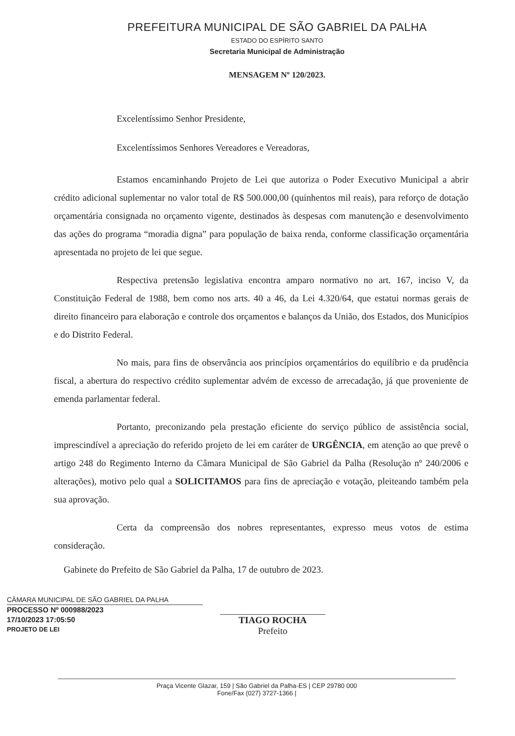PREFEITURA MUNICIPAL DE SÃO GABRIEL DA PALHA
ESTADO DO ESPÍRITO SANTO
Secretaria Municipal de Administração
MENSAGEM Nº 120/2023.
Excelentíssimo Senhor Presidente,
Excelentíssimos Senhores Vereadores e Vereadoras,
Estamos encaminhando Projeto de Lei que autoriza o Poder Executivo Municipal a abrir crédito adicional suplementar no valor total de R$ 500.000,00 (quinhentos mil reais), para reforço de dotação orçamentária consignada no orçamento vigente, destinados às despesas com manutenção e desenvolvimento das ações do programa “moradia digna” para população de baixa renda, conforme classificação orçamentária apresentada no projeto de lei que segue.
Respectiva pretensão legislativa encontra amparo normativo no art. 167, inciso V, da Constituição Federal de 1988, bem como nos arts. 40 a 46, da Lei 4.320/64, que estatui normas gerais de direito financeiro para elaboração e controle dos orçamentos e balanços da União, dos Estados, dos Municípios e do Distrito Federal.
No mais, para fins de observância aos princípios orçamentários do equilíbrio e da prudência fiscal, a abertura do respectivo crédito suplementar advém de excesso de arrecadação, já que proveniente de emenda parlamentar federal.
Portanto, preconizando pela prestação eficiente do serviço público de assistência social, imprescindível a apreciação do referido projeto de lei em caráter de URGÊNCIA, em atenção ao que prevê o artigo 248 do Regimento Interno da Câmara Municipal de São Gabriel da Palha (Resolução nº 240/2006 e alterações), motivo pelo qual a SOLICITAMOS para fins de apreciação e votação, pleiteando também pela sua aprovação.
Certa da compreensão dos nobres representantes, expresso meus votos de estima consideração.
Gabinete do Prefeito de São Gabriel da Palha, 17 de outubro de 2023.
CÂMARA MUNICIPAL DE SÃO GABRIEL DA PALHA
PROCESSO Nº 000988/2023
17/10/2023 17:05:50
PROJETO DE LEI
TIAGO ROCHA
Prefeito
Praça Vicente Glazar, 159 | São Gabriel da Palha-ES | CEP 29780 000
Fone/Fax (027) 3727-1366 |